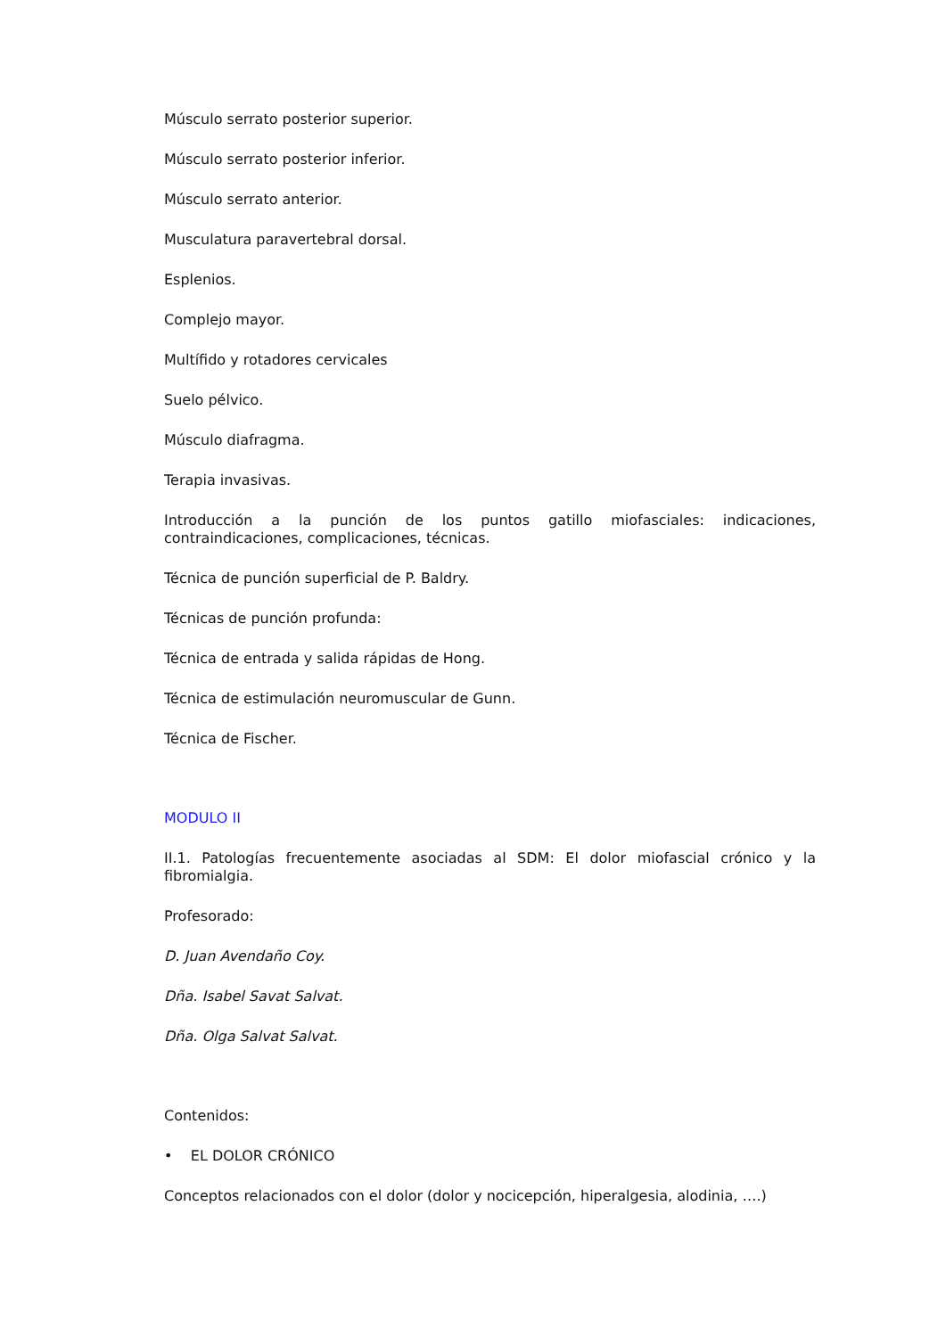Músculo serrato posterior superior.
Músculo serrato posterior inferior.
Músculo serrato anterior.
Musculatura paravertebral dorsal.
Esplenios.
Complejo mayor.
Multífido y rotadores cervicales
Suelo pélvico.
Músculo diafragma.
Terapia invasivas.
Introducción a la punción de los puntos gatillo miofasciales: indicaciones, contraindicaciones, complicaciones, técnicas.
Técnica de punción superficial de P. Baldry.
Técnicas de punción profunda:
Técnica de entrada y salida rápidas de Hong.
Técnica de estimulación neuromuscular de Gunn.
Técnica de Fischer.
MODULO II
II.1. Patologías frecuentemente asociadas al SDM: El dolor miofascial crónico y la fibromialgia.
Profesorado:
D. Juan Avendaño Coy.
Dña. Isabel Savat Salvat.
Dña. Olga Salvat Salvat.
Contenidos:
• EL DOLOR CRÓNICO
Conceptos relacionados con el dolor (dolor y nocicepción, hiperalgesia, alodinia, ….)